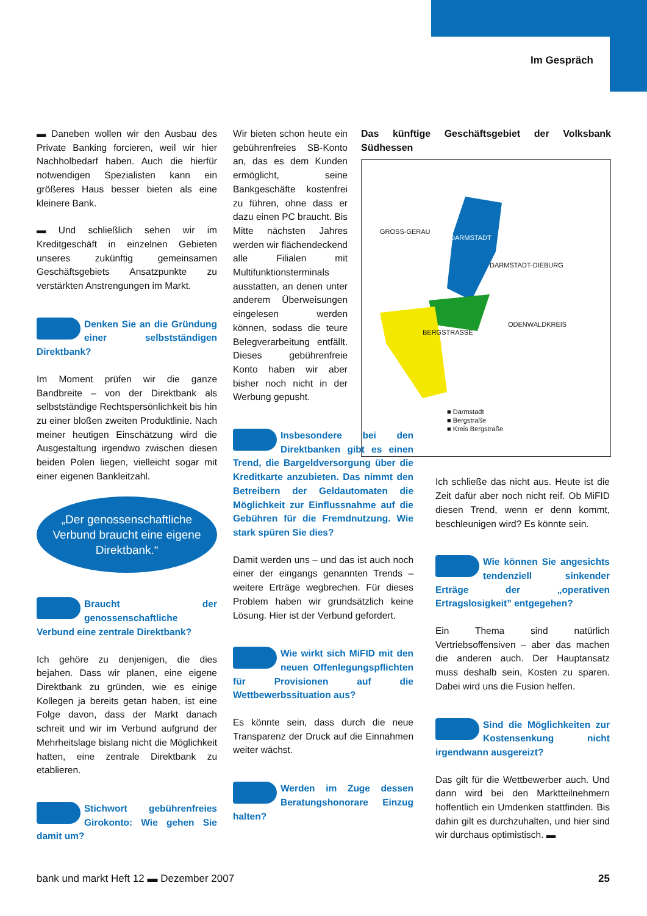Im Gespräch
▬ Daneben wollen wir den Ausbau des Private Banking forcieren, weil wir hier Nachholbedarf haben. Auch die hierfür notwendigen Spezialisten kann ein größeres Haus besser bieten als eine kleinere Bank.
▬ Und schließlich sehen wir im Kreditgeschäft in einzelnen Gebieten unseres zukünftig gemeinsamen Geschäftsgebiets Ansatzpunkte zu verstärkten Anstrengungen im Markt.
Denken Sie an die Gründung einer selbstständigen Direktbank?
Im Moment prüfen wir die ganze Bandbreite – von der Direktbank als selbstständige Rechtspersönlichkeit bis hin zu einer bloßen zweiten Produktlinie. Nach meiner heutigen Einschätzung wird die Ausgestaltung irgendwo zwischen diesen beiden Polen liegen, vielleicht sogar mit einer eigenen Bankleitzahl.
„Der genossenschaftliche Verbund braucht eine eigene Direktbank.“
Braucht der genossenschaftliche Verbund eine zentrale Direktbank?
Ich gehöre zu denjenigen, die dies bejahen. Dass wir planen, eine eigene Direktbank zu gründen, wie es einige Kollegen ja bereits getan haben, ist eine Folge davon, dass der Markt danach schreit und wir im Verbund aufgrund der Mehrheitslage bislang nicht die Möglichkeit hatten, eine zentrale Direktbank zu etablieren.
Stichwort gebührenfreies Girokonto: Wie gehen Sie damit um?
Wir bieten schon heute ein gebührenfreies SB-Konto an, das es dem Kunden ermöglicht, seine Bankgeschäfte kostenfrei zu führen, ohne dass er dazu einen PC braucht. Bis Mitte nächsten Jahres werden wir flächendeckend alle Filialen mit Multifunktionsterminals ausstatten, an denen unter anderem Überweisungen eingelesen werden können, sodass die teure Belegverarbeitung entfällt. Dieses gebührenfreie Konto haben wir aber bisher noch nicht in der Werbung gepusht.
Insbesondere bei den Direktbanken gibt es einen Trend, die Bargeldversorgung über die Kreditkarte anzubieten. Das nimmt den Betreibern der Geldautomaten die Möglichkeit zur Einflussnahme auf die Gebühren für die Fremdnutzung. Wie stark spüren Sie dies?
Damit werden uns – und das ist auch noch einer der eingangs genannten Trends – weitere Erträge wegbrechen. Für dieses Problem haben wir grundsätzlich keine Lösung. Hier ist der Verbund gefordert.
Wie wirkt sich MiFID mit den neuen Offenlegungspflichten für Provisionen auf die Wettbewerbssituation aus?
Es könnte sein, dass durch die neue Transparenz der Druck auf die Einnahmen weiter wächst.
Werden im Zuge dessen Beratungshonorare Einzug halten?
Das künftige Geschäftsgebiet der Volksbank Südhessen
GROSS-GERAU
DARMSTADT
DARMSTADT-DIEBURG
BERGSTRASSE
ODENWALDKREIS
■ Darmstadt
■ Bergstraße
■ Kreis Bergstraße
Ich schließe das nicht aus. Heute ist die Zeit dafür aber noch nicht reif. Ob MiFID diesen Trend, wenn er denn kommt, beschleunigen wird? Es könnte sein.
Wie können Sie angesichts tendenziell sinkender Erträge der „operativen Ertragslosigkeit” entgegehen?
Ein Thema sind natürlich Vertriebsoffensiven – aber das machen die anderen auch. Der Hauptansatz muss deshalb sein, Kosten zu sparen. Dabei wird uns die Fusion helfen.
Sind die Möglichkeiten zur Kostensenkung nicht irgendwann ausgereizt?
Das gilt für die Wettbewerber auch. Und dann wird bei den Marktteilnehmern hoffentlich ein Umdenken stattfinden. Bis dahin gilt es durchzuhalten, und hier sind wir durchaus optimistisch. ▬
bank und markt Heft 12 ▬ Dezember 2007 25